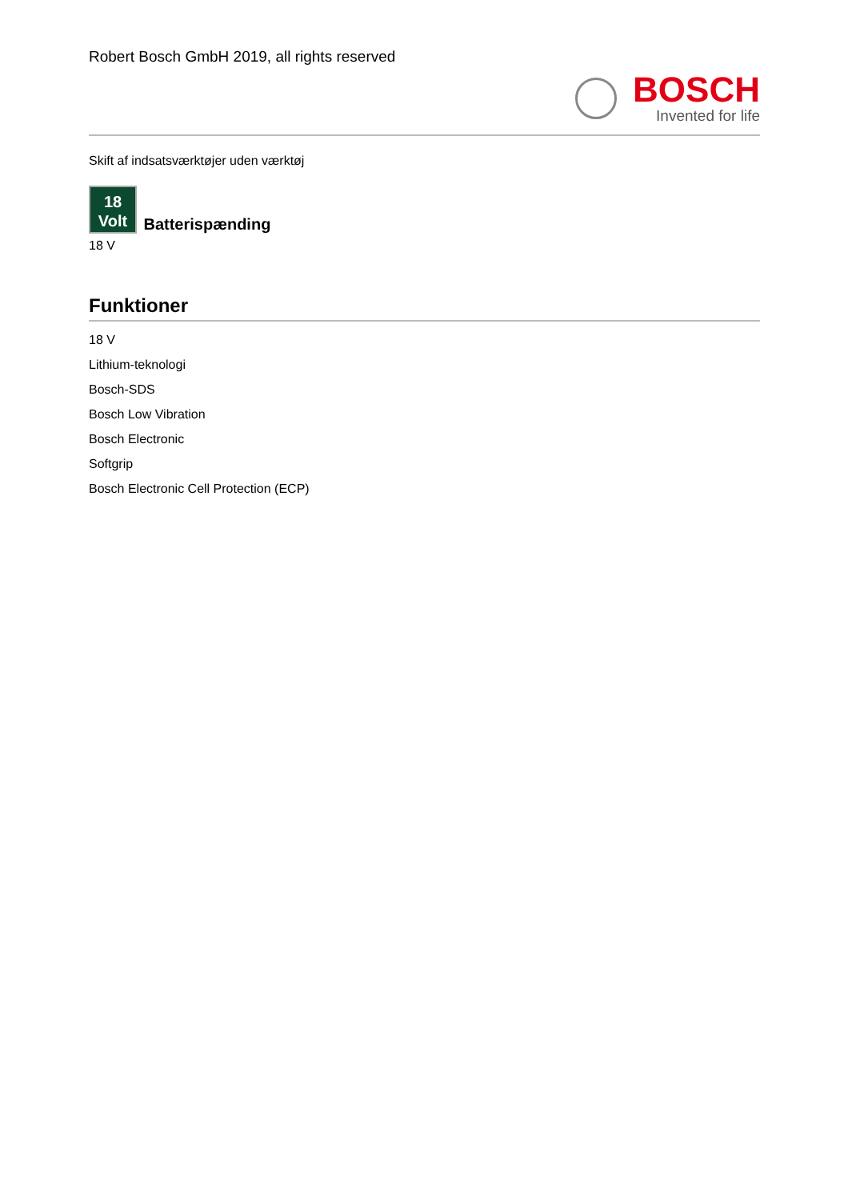Robert Bosch GmbH 2019, all rights reserved
BOSCH
Invented for life
Skift af indsatsværktøjer uden værktøj
18
Volt
Batterispænding
18 V
Funktioner
18 V
Lithium-teknologi
Bosch-SDS
Bosch Low Vibration
Bosch Electronic
Softgrip
Bosch Electronic Cell Protection (ECP)